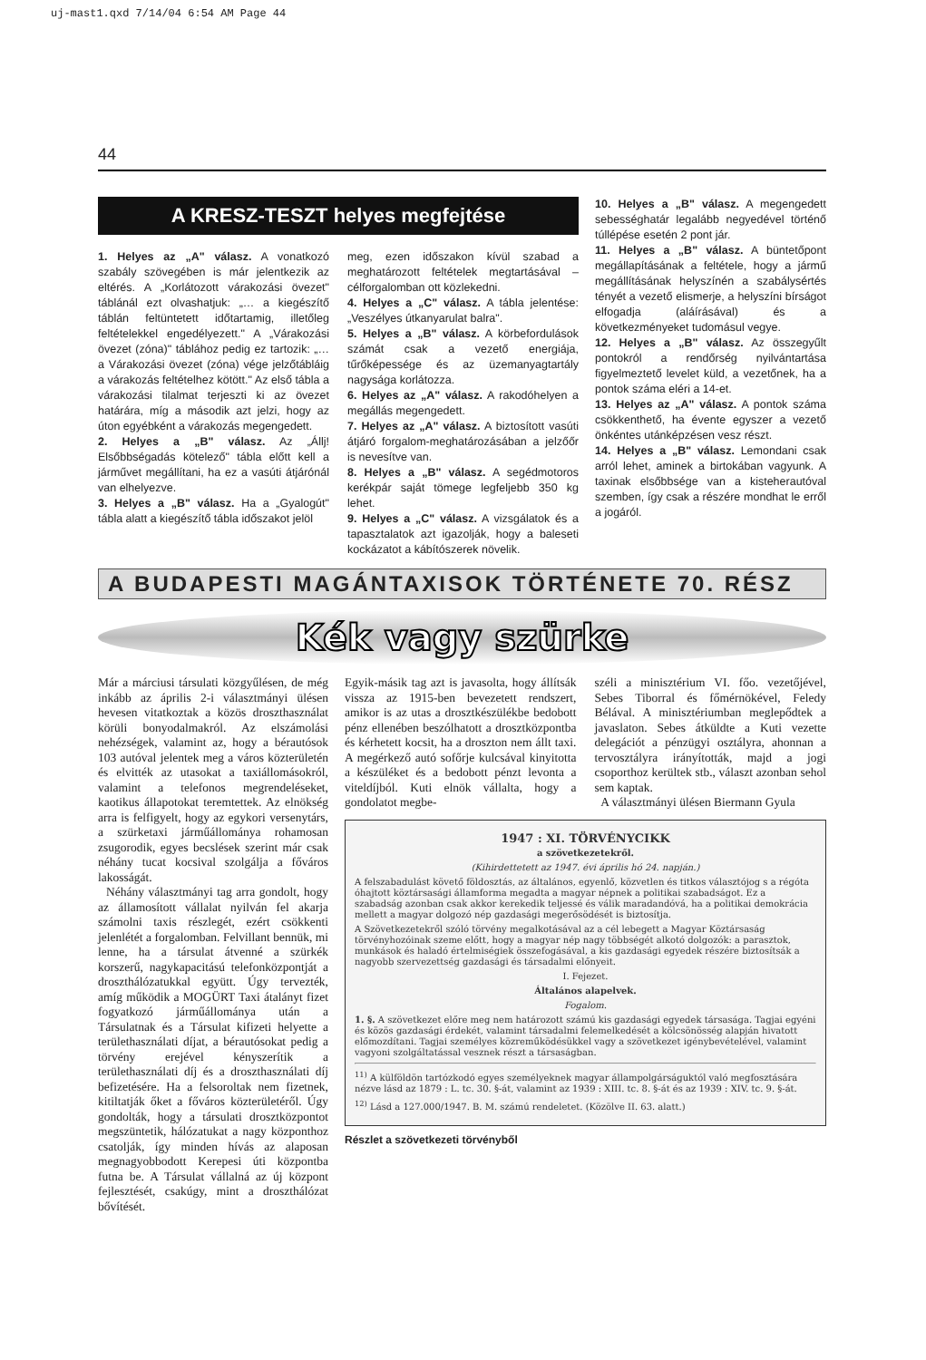uj-mast1.qxd 7/14/04 6:54 AM Page 44
44
A KRESZ-TESZT helyes megfejtése
1. Helyes az „A" válasz. A vonatkozó szabály szövegében is már jelentkezik az eltérés. A „Korlátozott várakozási övezet" táblánál ezt olvashatjuk: „… a kiegészítő táblán feltüntetett időtartamig, illetőleg feltételekkel engedélyezett." A „Várakozási övezet (zóna)" táblához pedig ez tartozik: „… a Várakozási övezet (zóna) vége jelzőtábláig a várakozás feltételhez kötött." Az első tábla a várakozási tilalmat terjeszti ki az övezet határára, míg a második azt jelzi, hogy az úton egyébként a várakozás megengedett.
2. Helyes a „B" válasz. Az „Állj! Elsőbbségadás kötelező" tábla előtt kell a járművet megállítani, ha ez a vasúti átjárónál van elhelyezve.
3. Helyes a „B" válasz. Ha a „Gyalogút" tábla alatt a kiegészítő tábla időszakot jelöl
meg, ezen időszakon kívül szabad a meghatározott feltételek megtartásával – célforgalomban ott közlekedni.
4. Helyes a „C" válasz. A tábla jelentése: „Veszélyes útkanyarulat balra".
5. Helyes a „B" válasz. A körbefordulások számát csak a vezető energiája, tűrőképessége és az üzemanyagtartály nagysága korlátozza.
6. Helyes az „A" válasz. A rakodóhelyen a megállás megengedett.
7. Helyes az „A" válasz. A biztosított vasúti átjáró forgalom-meghatározásában a jelzőőr is nevesítve van.
8. Helyes a „B" válasz. A segédmotoros kerékpár saját tömege legfeljebb 350 kg lehet.
9. Helyes a „C" válasz. A vizsgálatok és a tapasztalatok azt igazolják, hogy a baleseti kockázatot a kábítószerek növelik.
10. Helyes a „B" válasz. A megengedett sebességhatár legalább negyedével történő túllépése esetén 2 pont jár.
11. Helyes a „B" válasz. A büntetőpont megállapításának a feltétele, hogy a jármű megállításának helyszínén a szabálysértés tényét a vezető elismerje, a helyszíni bírságot elfogadja (aláírásával) és a következményeket tudomásul vegye.
12. Helyes a „B" válasz. Az összegyűlt pontokról a rendőrség nyilvántartása figyelmeztető levelet küld, a vezetőnek, ha a pontok száma eléri a 14-et.
13. Helyes az „A" válasz. A pontok száma csökkenthető, ha évente egyszer a vezető önkéntes utánképzésen vesz részt.
14. Helyes a „B" válasz. Lemondani csak arról lehet, aminek a birtokában vagyunk. A taxinak elsőbbsége van a kisteherautóval szemben, így csak a részére mondhat le erről a jogáról.
A BUDAPESTI MAGÁNTAXISOK TÖRTÉNETE 70. RÉSZ
Kék vagy szürke
Már a márciusi társulati közgyűlésen, de még inkább az április 2-i választmányi ülésen hevesen vitatkoztak a közös droszthasználat körüli bonyodalmakról. Az elszámolási nehézségek, valamint az, hogy a bérautósok 103 autóval jelentek meg a város közterületén és elvitték az utasokat a taxiállomásokról, valamint a telefonos megrendeléseket, kaotikus állapotokat teremtettek. Az elnökség arra is felfigyelt, hogy az egykori versenytárs, a szürketaxi járműállománya rohamosan zsugorodik, egyes becslések szerint már csak néhány tucat kocsival szolgálja a főváros lakosságát.
Néhány választmányi tag arra gondolt, hogy az államosított vállalat nyilván fel akarja számolni taxis részlegét, ezért csökkenti jelenlétét a forgalomban. Felvillant bennük, mi lenne, ha a társulat átvenné a szürkék korszerű, nagykapacitású telefonközpontját a droszthálózatukkal együtt. Úgy tervezték, amíg működik a MOGÜRT Taxi átalányt fizet fogyatkozó járműállománya után a Társulatnak és a Társulat kifizeti helyette a területhasználati díjat, a bérautósokat pedig a törvény erejével kényszerítik a területhasználati díj és a droszthasználati díj befizetésére. Ha a felsoroltak nem fizetnek, kitiltatják őket a főváros közterületéről. Úgy gondolták, hogy a társulati drosztközpontot megszüntetik, hálózatukat a nagy központhoz csatolják, így minden hívás az alaposan megnagyobbodott Kerepesi úti központba futna be. A Társulat vállalná az új központ fejlesztését, csakúgy, mint a droszthálózat bővítését.
Egyik-másik tag azt is javasolta, hogy állítsák vissza az 1915-ben bevezetett rendszert, amikor is az utas a drosztkészülékbe bedobott pénz ellenében beszólhatott a drosztközpontba és kérhetett kocsit, ha a droszton nem állt taxi. A megérkező autó sofőrje kulcsával kinyitotta a készüléket és a bedobott pénzt levonta a viteldíjból. Kuti elnök vállalta, hogy a gondolatot megbe-
széli a minisztérium VI. főo. vezetőjével, Sebes Tiborral és főmérnökével, Feledy Bélával. A minisztériumban meglepődtek a javaslaton. Sebes átküldte a Kuti vezette delegációt a pénzügyi osztályra, ahonnan a tervosztályra irányították, majd a jogi csoporthoz kerültek stb., választ azonban sehol sem kaptak.
A választmányi ülésen Biermann Gyula
1947 : XI. TÖRVÉNYCIKK
a szövetkezetekről.
(Kihirdettetett az 1947. évi április hó 24. napján.)
A felszabadulást követő földosztás, az általános, egyenlő, közvetlen és titkos választójog s a régóta óhajtott köztársasági államforma megadta a magyar népnek a politikai szabadságot. Ez a szabadság azonban csak akkor kerekedik teljessé és válik maradandóvá, ha a politikai demokrácia mellett a magyar dolgozó nép gazdasági megerősödését is biztosítja.
A Szövetkezetekről szóló törvény megalkotásával az a cél lebegett a Magyar Köztársaság törvényhozóinak szeme előtt, hogy a magyar nép nagy többségét alkotó dolgozók: a parasztok, munkások és haladó értelmiségiek összefogásával, a kis gazdasági egyedek részére biztosítsák a nagyobb szervezettség gazdasági és társadalmi előnyeit.
I. Fejezet.
Általános alapelvek.
Fogalom.
1. §. A szövetkezet előre meg nem határozott számú kis gazdasági egyedek társasága. Tagjai egyéni és közös gazdasági érdekét, valamint társadalmi felemelkedését a kölcsönösség alapján hivatott előmozdítani. Tagjai személyes közreműködésükkel vagy a szövetkezet igénybevételével, valamint vagyoni szolgáltatással vesznek részt a társaságban.
<sup>11)</sup> A külföldön tartózkodó egyes személyeknek magyar állampolgárságuktól való megfosztására nézve lásd az 1879 : L. tc. 30. §-át, valamint az 1939 : XIII. tc. 8. §-át és az 1939 : XIV. tc. 9. §-át.
<sup>12)</sup> Lásd a 127.000/1947. B. M. számú rendeletet. (Közölve II. 63. alatt.)
Részlet a szövetkezeti törvényből